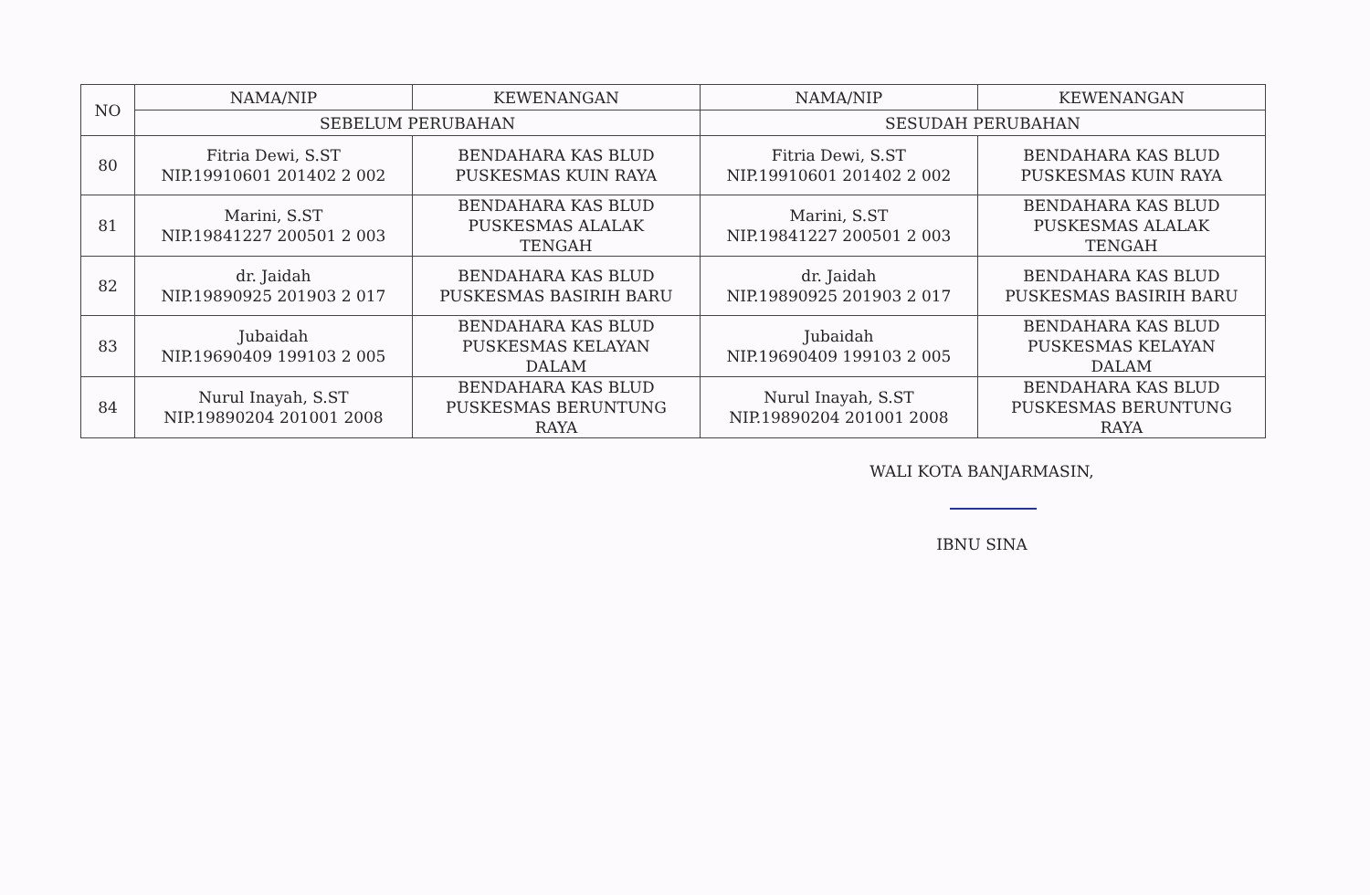| NO | NAMA/NIP | KEWENANGAN | NAMA/NIP | KEWENANGAN |
| --- | --- | --- | --- | --- |
| | SEBELUM PERUBAHAN | | SESUDAH PERUBAHAN | |
| 80 | Fitria Dewi, S.ST NIP.19910601 201402 2 002 | BENDAHARA KAS BLUD PUSKESMAS KUIN RAYA | Fitria Dewi, S.ST NIP.19910601 201402 2 002 | BENDAHARA KAS BLUD PUSKESMAS KUIN RAYA |
| 81 | Marini, S.ST NIP.19841227 200501 2 003 | BENDAHARA KAS BLUD PUSKESMAS ALALAK TENGAH | Marini, S.ST NIP.19841227 200501 2 003 | BENDAHARA KAS BLUD PUSKESMAS ALALAK TENGAH |
| 82 | dr. Jaidah NIP.19890925 201903 2 017 | BENDAHARA KAS BLUD PUSKESMAS BASIRIH BARU | dr. Jaidah NIP.19890925 201903 2 017 | BENDAHARA KAS BLUD PUSKESMAS BASIRIH BARU |
| 83 | Jubaidah NIP.19690409 199103 2 005 | BENDAHARA KAS BLUD PUSKESMAS KELAYAN DALAM | Jubaidah NIP.19690409 199103 2 005 | BENDAHARA KAS BLUD PUSKESMAS KELAYAN DALAM |
| 84 | Nurul Inayah, S.ST NIP.19890204 201001 2008 | BENDAHARA KAS BLUD PUSKESMAS BERUNTUNG RAYA | Nurul Inayah, S.ST NIP.19890204 201001 2008 | BENDAHARA KAS BLUD PUSKESMAS BERUNTUNG RAYA |
WALI KOTA BANJARMASIN,
IBNU SINA